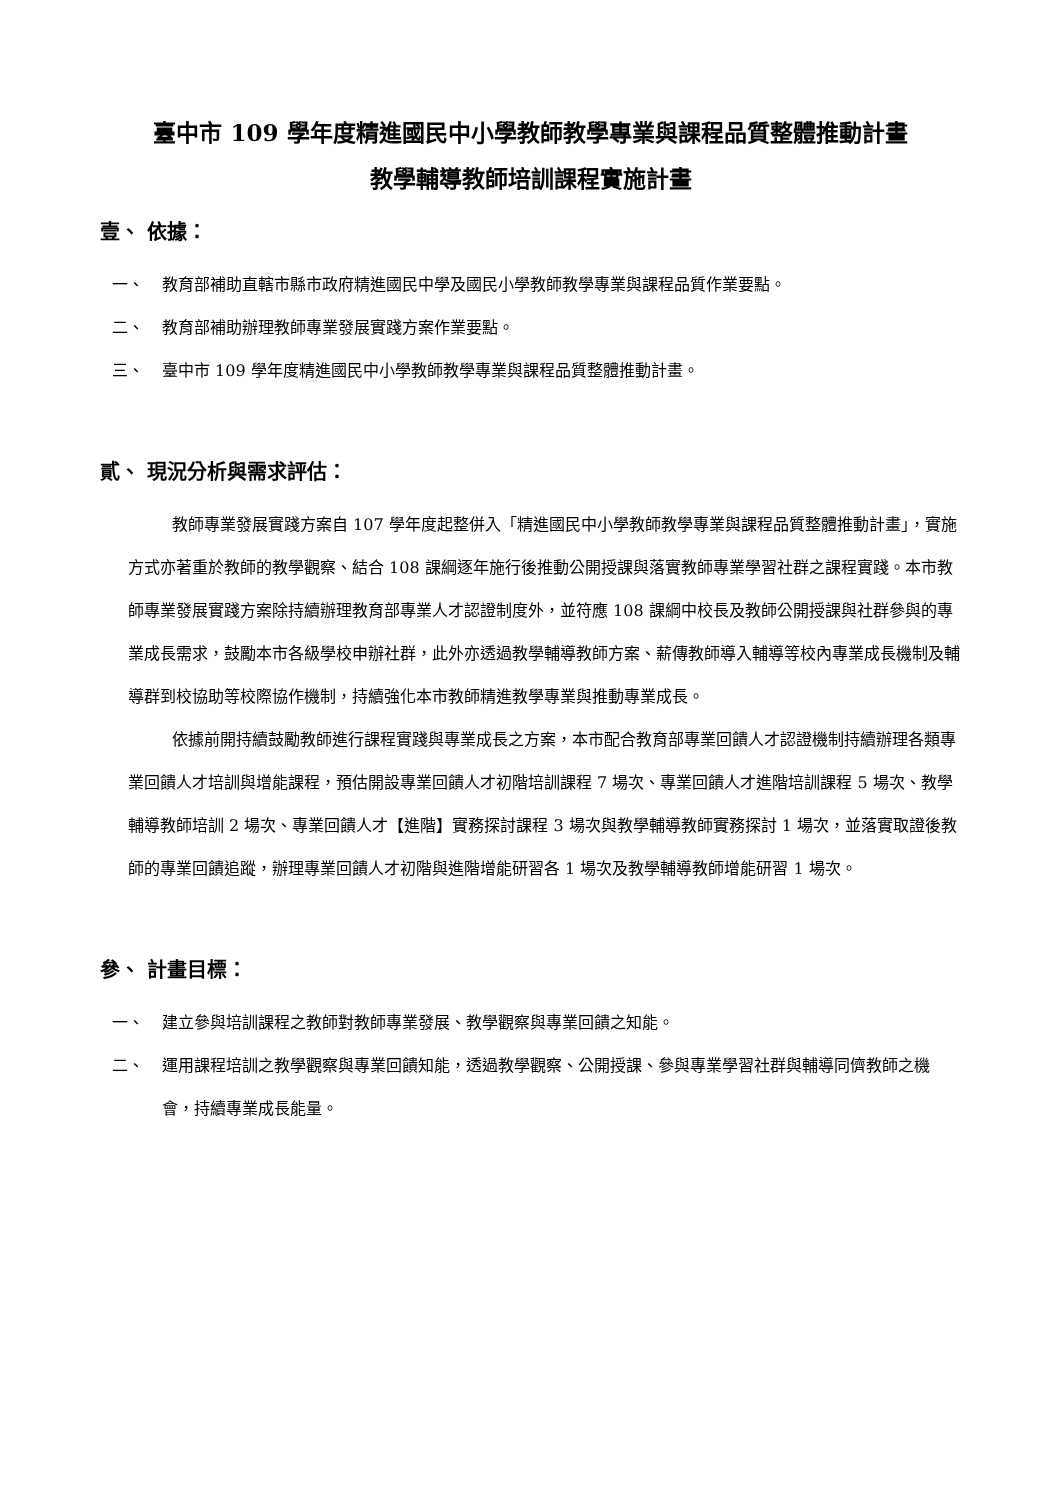臺中市 109 學年度精進國民中小學教師教學專業與課程品質整體推動計畫
教學輔導教師培訓課程實施計畫
壹、 依據：
一、 教育部補助直轄市縣市政府精進國民中學及國民小學教師教學專業與課程品質作業要點。
二、 教育部補助辦理教師專業發展實踐方案作業要點。
三、 臺中市 109 學年度精進國民中小學教師教學專業與課程品質整體推動計畫。
貳、 現況分析與需求評估：
教師專業發展實踐方案自 107 學年度起整併入「精進國民中小學教師教學專業與課程品質整體推動計畫」，實施方式亦著重於教師的教學觀察、結合 108 課綱逐年施行後推動公開授課與落實教師專業學習社群之課程實踐。本市教師專業發展實踐方案除持續辦理教育部專業人才認證制度外，並符應 108 課綱中校長及教師公開授課與社群參與的專業成長需求，鼓勵本市各級學校申辦社群，此外亦透過教學輔導教師方案、薪傳教師導入輔導等校內專業成長機制及輔導群到校協助等校際協作機制，持續強化本市教師精進教學專業與推動專業成長。
依據前開持續鼓勵教師進行課程實踐與專業成長之方案，本市配合教育部專業回饋人才認證機制持續辦理各類專業回饋人才培訓與增能課程，預估開設專業回饋人才初階培訓課程 7 場次、專業回饋人才進階培訓課程 5 場次、教學輔導教師培訓 2 場次、專業回饋人才【進階】實務探討課程 3 場次與教學輔導教師實務探討 1 場次，並落實取證後教師的專業回饋追蹤，辦理專業回饋人才初階與進階增能研習各 1 場次及教學輔導教師增能研習 1 場次。
參、 計畫目標：
一、 建立參與培訓課程之教師對教師專業發展、教學觀察與專業回饋之知能。
二、 運用課程培訓之教學觀察與專業回饋知能，透過教學觀察、公開授課、參與專業學習社群與輔導同儕教師之機會，持續專業成長能量。